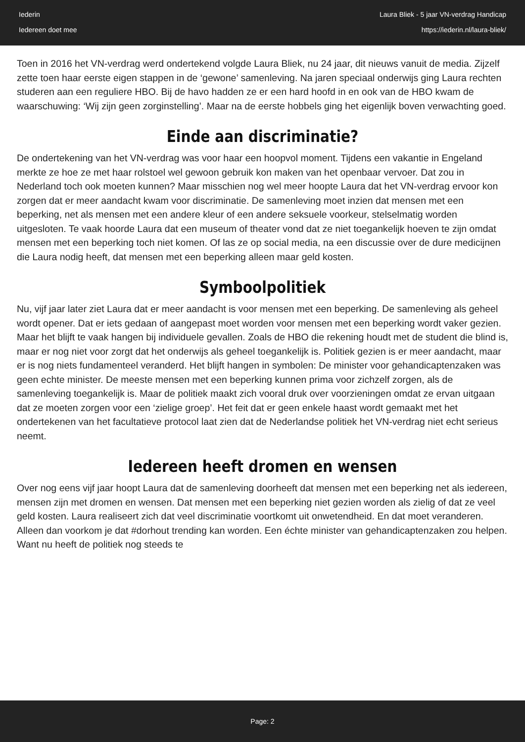Iederin
Iedereen doet mee
Laura Bliek - 5 jaar VN-verdrag Handicap
https://iederin.nl/laura-bliek/
Toen in 2016 het VN-verdrag werd ondertekend volgde Laura Bliek, nu 24 jaar, dit nieuws vanuit de media. Zijzelf zette toen haar eerste eigen stappen in de ‘gewone’ samenleving. Na jaren speciaal onderwijs ging Laura rechten studeren aan een reguliere HBO. Bij de havo hadden ze er een hard hoofd in en ook van de HBO kwam de waarschuwing: ‘Wij zijn geen zorginstelling’. Maar na de eerste hobbels ging het eigenlijk boven verwachting goed.
Einde aan discriminatie?
De ondertekening van het VN-verdrag was voor haar een hoopvol moment. Tijdens een vakantie in Engeland merkte ze hoe ze met haar rolstoel wel gewoon gebruik kon maken van het openbaar vervoer. Dat zou in Nederland toch ook moeten kunnen? Maar misschien nog wel meer hoopte Laura dat het VN-verdrag ervoor kon zorgen dat er meer aandacht kwam voor discriminatie. De samenleving moet inzien dat mensen met een beperking, net als mensen met een andere kleur of een andere seksuele voorkeur, stelselmatig worden uitgesloten. Te vaak hoorde Laura dat een museum of theater vond dat ze niet toegankelijk hoeven te zijn omdat mensen met een beperking toch niet komen. Of las ze op social media, na een discussie over de dure medicijnen die Laura nodig heeft, dat mensen met een beperking alleen maar geld kosten.
Symboolpolitiek
Nu, vijf jaar later ziet Laura dat er meer aandacht is voor mensen met een beperking. De samenleving als geheel wordt opener. Dat er iets gedaan of aangepast moet worden voor mensen met een beperking wordt vaker gezien. Maar het blijft te vaak hangen bij individuele gevallen. Zoals de HBO die rekening houdt met de student die blind is, maar er nog niet voor zorgt dat het onderwijs als geheel toegankelijk is. Politiek gezien is er meer aandacht, maar er is nog niets fundamenteel veranderd. Het blijft hangen in symbolen: De minister voor gehandicaptenzaken was geen echte minister. De meeste mensen met een beperking kunnen prima voor zichzelf zorgen, als de samenleving toegankelijk is. Maar de politiek maakt zich vooral druk over voorzieningen omdat ze ervan uitgaan dat ze moeten zorgen voor een ‘zielige groep’. Het feit dat er geen enkele haast wordt gemaakt met het ondertekenen van het facultatieve protocol laat zien dat de Nederlandse politiek het VN-verdrag niet echt serieus neemt.
Iedereen heeft dromen en wensen
Over nog eens vijf jaar hoopt Laura dat de samenleving doorheeft dat mensen met een beperking net als iedereen, mensen zijn met dromen en wensen. Dat mensen met een beperking niet gezien worden als zielig of dat ze veel geld kosten. Laura realiseert zich dat veel discriminatie voortkomt uit onwetendheid. En dat moet veranderen. Alleen dan voorkom je dat #dorhout trending kan worden. Een échte minister van gehandicaptenzaken zou helpen. Want nu heeft de politiek nog steeds te
Page: 2